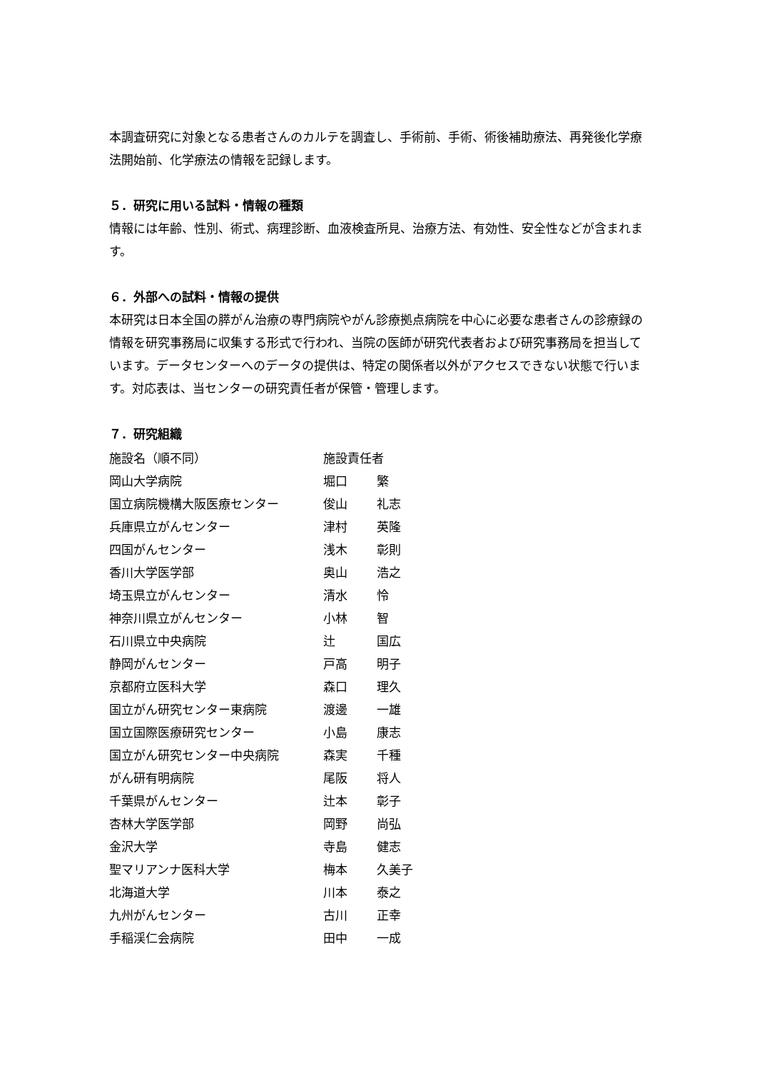本調査研究に対象となる患者さんのカルテを調査し、手術前、手術、術後補助療法、再発後化学療法開始前、化学療法の情報を記録します。
５．研究に用いる試料・情報の種類
情報には年齢、性別、術式、病理診断、血液検査所見、治療方法、有効性、安全性などが含まれます。
６．外部への試料・情報の提供
本研究は日本全国の膵がん治療の専門病院やがん診療拠点病院を中心に必要な患者さんの診療録の情報を研究事務局に収集する形式で行われ、当院の医師が研究代表者および研究事務局を担当しています。データセンターへのデータの提供は、特定の関係者以外がアクセスできない状態で行います。対応表は、当センターの研究責任者が保管・管理します。
７．研究組織
| 施設名（順不同） | 施設責任者 | |
| 岡山大学病院 | 堀口 | 繁 |
| 国立病院機構大阪医療センター | 俊山 | 礼志 |
| 兵庫県立がんセンター | 津村 | 英隆 |
| 四国がんセンター | 浅木 | 彰則 |
| 香川大学医学部 | 奥山 | 浩之 |
| 埼玉県立がんセンター | 清水 | 怜 |
| 神奈川県立がんセンター | 小林 | 智 |
| 石川県立中央病院 | 辻 | 国広 |
| 静岡がんセンター | 戸高 | 明子 |
| 京都府立医科大学 | 森口 | 理久 |
| 国立がん研究センター東病院 | 渡邊 | 一雄 |
| 国立国際医療研究センター | 小島 | 康志 |
| 国立がん研究センター中央病院 | 森実 | 千種 |
| がん研有明病院 | 尾阪 | 将人 |
| 千葉県がんセンター | 辻本 | 彰子 |
| 杏林大学医学部 | 岡野 | 尚弘 |
| 金沢大学 | 寺島 | 健志 |
| 聖マリアンナ医科大学 | 梅本 | 久美子 |
| 北海道大学 | 川本 | 泰之 |
| 九州がんセンター | 古川 | 正幸 |
| 手稲渓仁会病院 | 田中 | 一成 |